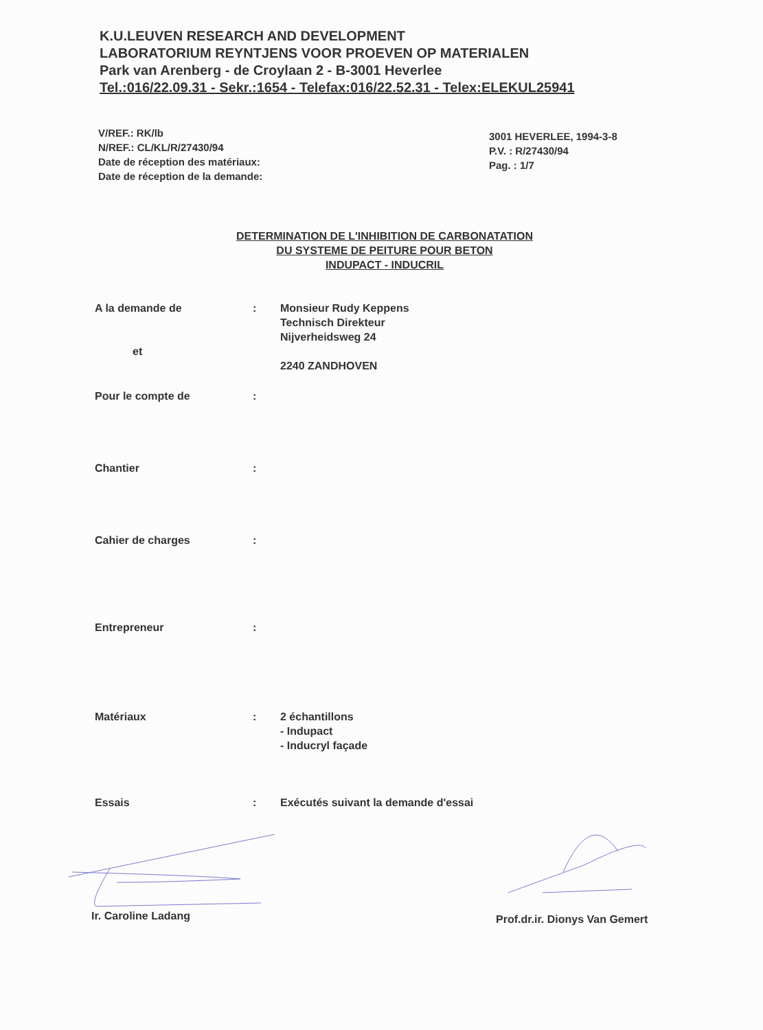K.U.LEUVEN RESEARCH AND DEVELOPMENT
LABORATORIUM REYNTJENS VOOR PROEVEN OP MATERIALEN
Park van Arenberg - de Croylaan 2 - B-3001 Heverlee
Tel.:016/22.09.31 - Sekr.:1654 - Telefax:016/22.52.31 - Telex:ELEKUL25941
V/REF.: RK/lb
N/REF.: CL/KL/R/27430/94
Date de réception des matériaux:
Date de réception de la demande:
3001 HEVERLEE, 1994-3-8
P.V. : R/27430/94
Pag. : 1/7
DETERMINATION DE L'INHIBITION DE CARBONATATION
DU SYSTEME DE PEITURE POUR BETON
INDUPACT - INDUCRIL
A la demande de
et
: Monsieur Rudy Keppens
Technisch Direkteur
Nijverheidsweg 24
2240 ZANDHOVEN
Pour le compte de :
Chantier :
Cahier de charges :
Entrepreneur :
Matériaux : 2 échantillons
- Indupact
- Inducryl façade
Essais : Exécutés suivant la demande d'essai
Ir. Caroline Ladang Prof.dr.ir. Dionys Van Gemert